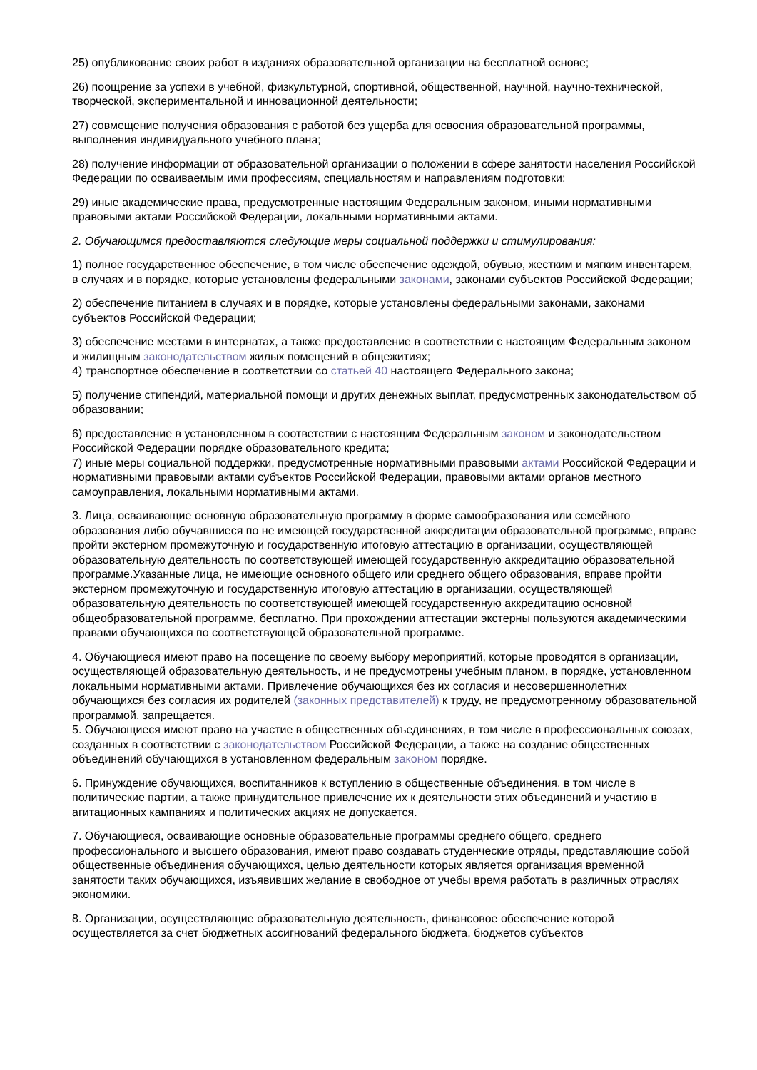25) опубликование своих работ в изданиях образовательной организации на бесплатной основе;
26) поощрение за успехи в учебной, физкультурной, спортивной, общественной, научной, научно-технической, творческой, экспериментальной и инновационной деятельности;
27) совмещение получения образования с работой без ущерба для освоения образовательной программы, выполнения индивидуального учебного плана;
28) получение информации от образовательной организации о положении в сфере занятости населения Российской Федерации по осваиваемым ими профессиям, специальностям и направлениям подготовки;
29) иные академические права, предусмотренные настоящим Федеральным законом, иными нормативными правовыми актами Российской Федерации, локальными нормативными актами.
2. Обучающимся предоставляются следующие меры социальной поддержки и стимулирования:
1) полное государственное обеспечение, в том числе обеспечение одеждой, обувью, жестким и мягким инвентарем, в случаях и в порядке, которые установлены федеральными законами, законами субъектов Российской Федерации;
2) обеспечение питанием в случаях и в порядке, которые установлены федеральными законами, законами субъектов Российской Федерации;
3) обеспечение местами в интернатах, а также предоставление в соответствии с настоящим Федеральным законом и жилищным законодательством жилых помещений в общежитиях;
4) транспортное обеспечение в соответствии со статьей 40 настоящего Федерального закона;
5) получение стипендий, материальной помощи и других денежных выплат, предусмотренных законодательством об образовании;
6) предоставление в установленном в соответствии с настоящим Федеральным законом и законодательством Российской Федерации порядке образовательного кредита;
7) иные меры социальной поддержки, предусмотренные нормативными правовыми актами Российской Федерации и нормативными правовыми актами субъектов Российской Федерации, правовыми актами органов местного самоуправления, локальными нормативными актами.
3. Лица, осваивающие основную образовательную программу в форме самообразования или семейного образования либо обучавшиеся по не имеющей государственной аккредитации образовательной программе, вправе пройти экстерном промежуточную и государственную итоговую аттестацию в организации, осуществляющей образовательную деятельность по соответствующей имеющей государственную аккредитацию образовательной программе.Указанные лица, не имеющие основного общего или среднего общего образования, вправе пройти экстерном промежуточную и государственную итоговую аттестацию в организации, осуществляющей образовательную деятельность по соответствующей имеющей государственную аккредитацию основной общеобразовательной программе, бесплатно. При прохождении аттестации экстерны пользуются академическими правами обучающихся по соответствующей образовательной программе.
4. Обучающиеся имеют право на посещение по своему выбору мероприятий, которые проводятся в организации, осуществляющей образовательную деятельность, и не предусмотрены учебным планом, в порядке, установленном локальными нормативными актами. Привлечение обучающихся без их согласия и несовершеннолетних обучающихся без согласия их родителей (законных представителей) к труду, не предусмотренному образовательной программой, запрещается.
5. Обучающиеся имеют право на участие в общественных объединениях, в том числе в профессиональных союзах, созданных в соответствии с законодательством Российской Федерации, а также на создание общественных объединений обучающихся в установленном федеральным законом порядке.
6. Принуждение обучающихся, воспитанников к вступлению в общественные объединения, в том числе в политические партии, а также принудительное привлечение их к деятельности этих объединений и участию в агитационных кампаниях и политических акциях не допускается.
7. Обучающиеся, осваивающие основные образовательные программы среднего общего, среднего профессионального и высшего образования, имеют право создавать студенческие отряды, представляющие собой общественные объединения обучающихся, целью деятельности которых является организация временной занятости таких обучающихся, изъявивших желание в свободное от учебы время работать в различных отраслях экономики.
8. Организации, осуществляющие образовательную деятельность, финансовое обеспечение которой осуществляется за счет бюджетных ассигнований федерального бюджета, бюджетов субъектов